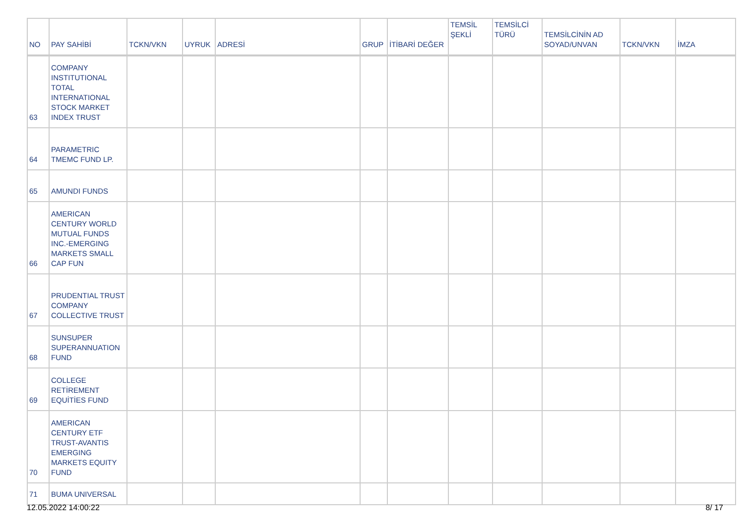| NO | PAY SAHİBİ | TCKN/VKN | UYRUK | ADRESİ | GRUP | İTİBARİ DEĞER | TEMSİL ŞEKLİ | TEMSİLCİ TÜRÜ | TEMSİLCİNİN AD SOYAD/UNVAN | TCKN/VKN | İMZA |
| --- | --- | --- | --- | --- | --- | --- | --- | --- | --- | --- | --- |
| 63 | COMPANY INSTITUTIONAL TOTAL INTERNATIONAL STOCK MARKET INDEX TRUST | | | | | | | | | | |
| 64 | PARAMETRIC TMEMC FUND LP. | | | | | | | | | | |
| 65 | AMUNDI FUNDS | | | | | | | | | | |
| 66 | AMERICAN CENTURY WORLD MUTUAL FUNDS INC.-EMERGING MARKETS SMALL CAP FUN | | | | | | | | | | |
| 67 | PRUDENTIAL TRUST COMPANY COLLECTIVE TRUST | | | | | | | | | | |
| 68 | SUNSUPER SUPERANNUATION FUND | | | | | | | | | | |
| 69 | COLLEGE RETİREMENT EQUİTİES FUND | | | | | | | | | | |
| 70 | AMERICAN CENTURY ETF TRUST-AVANTIS EMERGING MARKETS EQUITY FUND | | | | | | | | | | |
| 71 | BUMA UNIVERSAL | | | | | | | | | | |
12.05.2022 14:00:22 8/ 17